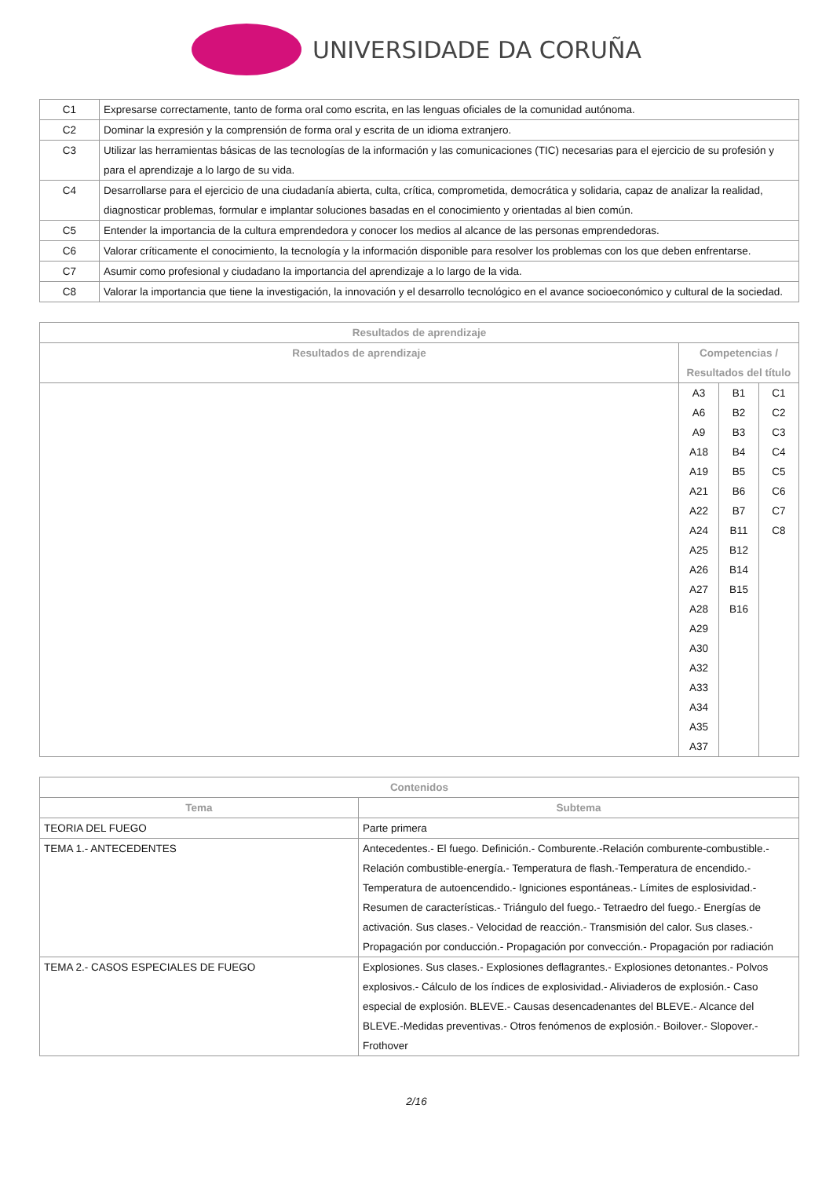UNIVERSIDADE DA CORUÑA
| C1 | Expresarse correctamente, tanto de forma oral como escrita, en las lenguas oficiales de la comunidad autónoma. |
| C2 | Dominar la expresión y la comprensión de forma oral y escrita de un idioma extranjero. |
| C3 | Utilizar las herramientas básicas de las tecnologías de la información y las comunicaciones (TIC) necesarias para el ejercicio de su profesión y para el aprendizaje a lo largo de su vida. |
| C4 | Desarrollarse para el ejercicio de una ciudadanía abierta, culta, crítica, comprometida, democrática y solidaria, capaz de analizar la realidad, diagnosticar problemas, formular e implantar soluciones basadas en el conocimiento y orientadas al bien común. |
| C5 | Entender la importancia de la cultura emprendedora y conocer los medios al alcance de las personas emprendedoras. |
| C6 | Valorar críticamente el conocimiento, la tecnología y la información disponible para resolver los problemas con los que deben enfrentarse. |
| C7 | Asumir como profesional y ciudadano la importancia del aprendizaje a lo largo de la vida. |
| C8 | Valorar la importancia que tiene la investigación, la innovación y el desarrollo tecnológico en el avance socioeconómico y cultural de la sociedad. |
| Resultados de aprendizaje | | | |
| --- | --- | --- | --- |
| Resultados de aprendizaje | Competencias / Resultados del título | | |
| | A3 A6 A9 A18 A19 A21 A22 A24 A25 A26 A27 A28 A29 A30 A32 A33 A34 A35 A37 | B1 B2 B3 B4 B5 B6 B7 B11 B12 B14 B15 B16 | C1 C2 C3 C4 C5 C6 C7 C8 |
| Contenidos | |
| --- | --- |
| Tema | Subtema |
| TEORIA DEL FUEGO | Parte primera |
| TEMA 1.- ANTECEDENTES | Antecedentes.- El fuego. Definición.- Comburente.-Relación comburente-combustible.- Relación combustible-energía.- Temperatura de flash.-Temperatura de encendido.- Temperatura de autoencendido.- Igniciones espontáneas.- Límites de esplosividad.- Resumen de características.- Triángulo del fuego.- Tetraedro del fuego.- Energías de activación. Sus clases.- Velocidad de reacción.- Transmisión del calor. Sus clases.- Propagación por conducción.- Propagación por convección.- Propagación por radiación |
| TEMA 2.- CASOS ESPECIALES DE FUEGO | Explosiones. Sus clases.- Explosiones deflagrantes.- Explosiones detonantes.- Polvos explosivos.- Cálculo de los índices de explosividad.- Aliviaderos de explosión.- Caso especial de explosión. BLEVE.- Causas desencadenantes del BLEVE.- Alcance del BLEVE.-Medidas preventivas.- Otros fenómenos de explosión.- Boilover.- Slopover.- Frothover |
2/16